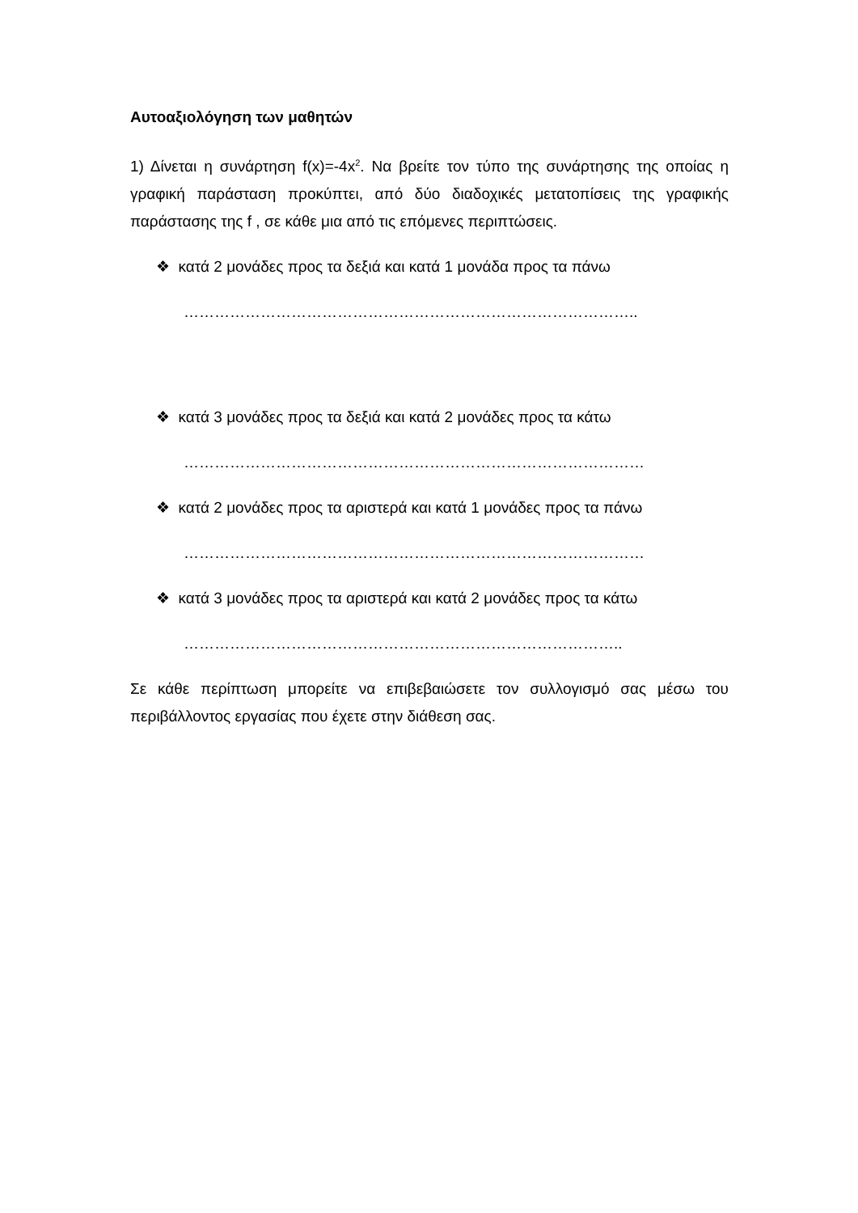Αυτοαξιολόγηση των μαθητών
1) Δίνεται η συνάρτηση f(x)=-4x<sup>2</sup>. Να βρείτε τον τύπο της συνάρτησης της οποίας η γραφική παράσταση προκύπτει, από δύο διαδοχικές μετατοπίσεις της γραφικής παράστασης της f , σε κάθε μια από τις επόμενες περιπτώσεις.
❖ κατά 2 μονάδες προς τα δεξιά και κατά 1 μονάδα προς τα πάνω
……………………………………………………………………………..
❖ κατά 3 μονάδες προς τα δεξιά και κατά 2 μονάδες προς τα κάτω
………………………………………………………………………………
❖ κατά 2 μονάδες προς τα αριστερά και κατά 1 μονάδες προς τα πάνω
………………………………………………………………………………
❖ κατά 3 μονάδες προς τα αριστερά και κατά 2 μονάδες προς τα κάτω
…………………………………………………………………………..
Σε κάθε περίπτωση μπορείτε να επιβεβαιώσετε τον συλλογισμό σας μέσω του περιβάλλοντος εργασίας που έχετε στην διάθεση σας.